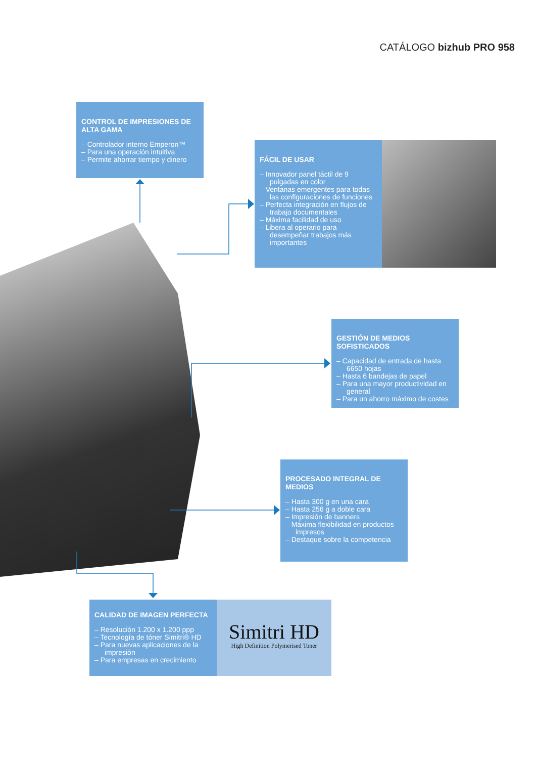CATÁLOGO bizhub PRO 958
CONTROL DE IMPRESIONES DE ALTA GAMA
– Controlador interno Emperon™
– Para una operación intuitiva
– Permite ahorrar tiempo y dinero
FÁCIL DE USAR
– Innovador panel táctil de 9 pulgadas en color
– Ventanas emergentes para todas las configuraciones de funciones
– Perfecta integración en flujos de trabajo documentales
– Máxima facilidad de uso
– Libera al operario para desempeñar trabajos más importantes
GESTIÓN DE MEDIOS SOFISTICADOS
– Capacidad de entrada de hasta 6650 hojas
– Hasta 6 bandejas de papel
– Para una mayor productividad en general
– Para un ahorro máximo de costes
PROCESADO INTEGRAL DE MEDIOS
– Hasta 300 g en una cara
– Hasta 256 g a doble cara
– Impresión de banners
– Máxima flexibilidad en productos impresos
– Destaque sobre la competencia
CALIDAD DE IMAGEN PERFECTA
– Resolución 1.200 x 1.200 ppp
– Tecnología de tóner Simitri® HD
– Para nuevas aplicaciones de la impresión
– Para empresas en crecimiento
Simitri HD
High Definition Polymerised Toner